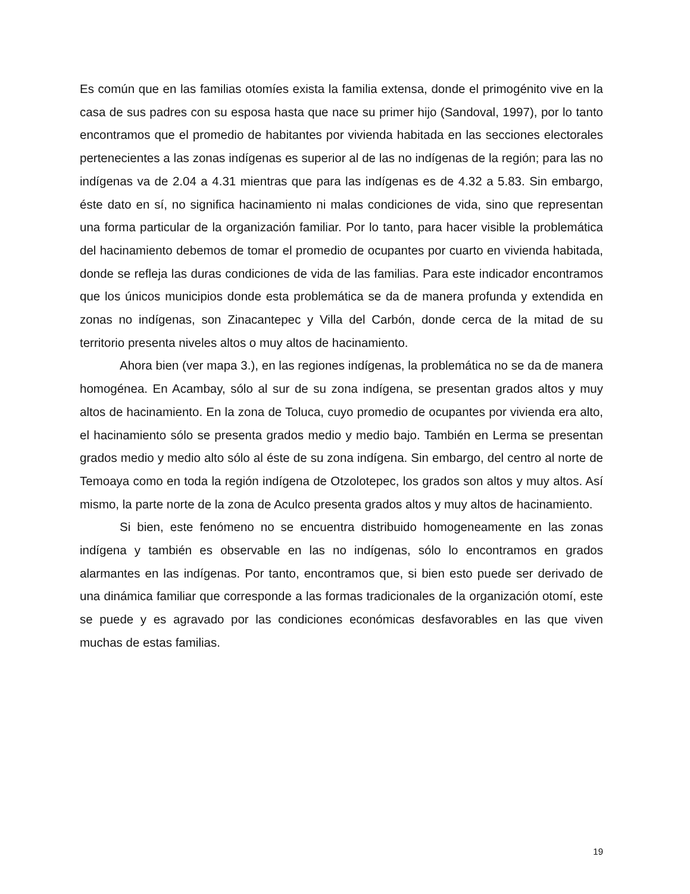Es común que en las familias otomíes exista la familia extensa, donde el primogénito vive en la casa de sus padres con su esposa hasta que nace su primer hijo (Sandoval, 1997), por lo tanto encontramos que el promedio de habitantes por vivienda habitada en las secciones electorales pertenecientes a las zonas indígenas es superior al de las no indígenas de la región; para las no indígenas va de 2.04 a 4.31 mientras que para las indígenas es de 4.32 a 5.83. Sin embargo, éste dato en sí, no significa hacinamiento ni malas condiciones de vida, sino que representan una forma particular de la organización familiar. Por lo tanto, para hacer visible la problemática del hacinamiento debemos de tomar el promedio de ocupantes por cuarto en vivienda habitada, donde se refleja las duras condiciones de vida de las familias. Para este indicador encontramos que los únicos municipios donde esta problemática se da de manera profunda y extendida en zonas no indígenas, son Zinacantepec y Villa del Carbón, donde cerca de la mitad de su territorio presenta niveles altos o muy altos de hacinamiento.
Ahora bien (ver mapa 3.), en las regiones indígenas, la problemática no se da de manera homogénea. En Acambay, sólo al sur de su zona indígena, se presentan grados altos y muy altos de hacinamiento. En la zona de Toluca, cuyo promedio de ocupantes por vivienda era alto, el hacinamiento sólo se presenta grados medio y medio bajo. También en Lerma se presentan grados medio y medio alto sólo al éste de su zona indígena. Sin embargo, del centro al norte de Temoaya como en toda la región indígena de Otzolotepec, los grados son altos y muy altos. Así mismo, la parte norte de la zona de Aculco presenta grados altos y muy altos de hacinamiento.
Si bien, este fenómeno no se encuentra distribuido homogeneamente en las zonas indígena y también es observable en las no indígenas, sólo lo encontramos en grados alarmantes en las indígenas. Por tanto, encontramos que, si bien esto puede ser derivado de una dinámica familiar que corresponde a las formas tradicionales de la organización otomí, este se puede y es agravado por las condiciones económicas desfavorables en las que viven muchas de estas familias.
19